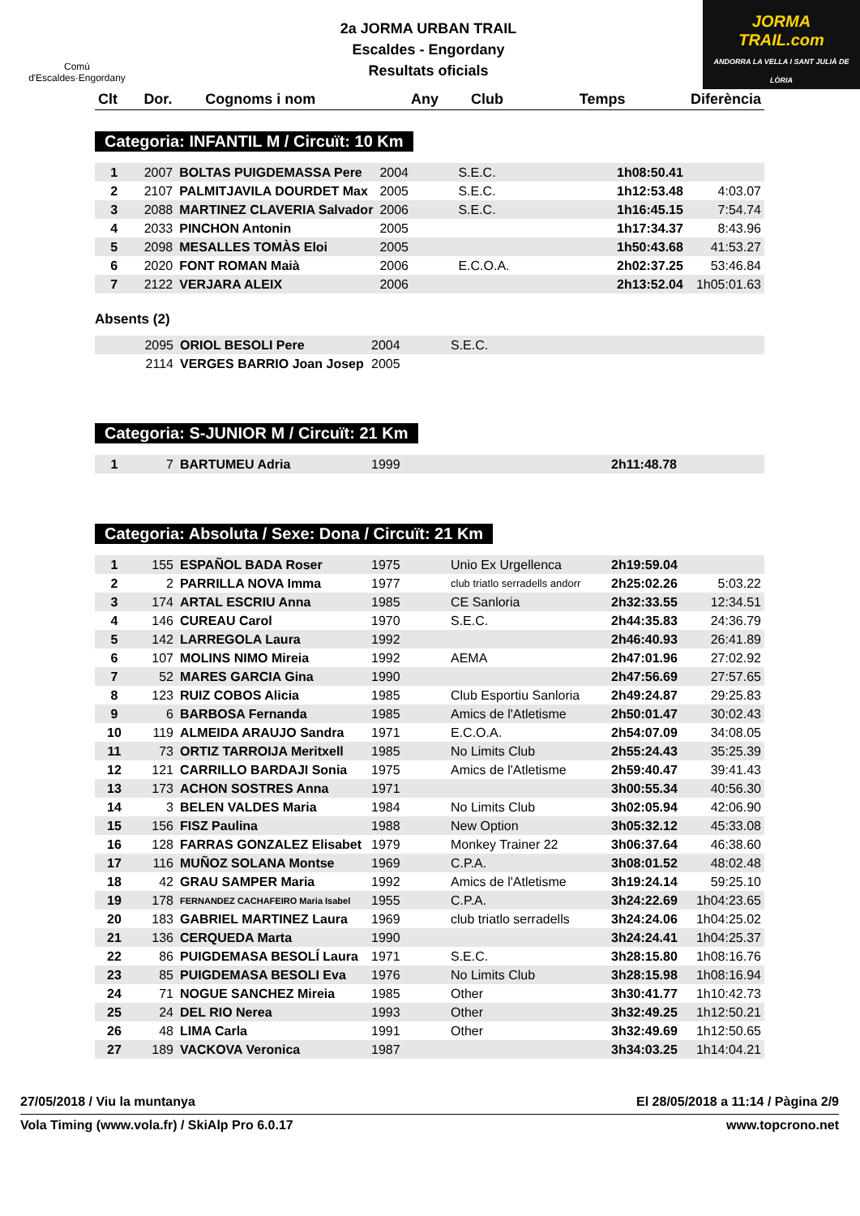Comú
d'Escaldes·Engordany
2a JORMA URBAN TRAIL
Escaldes - Engordany
Resultats oficials
JORMA
TRAIL.com
ANDORRA LA VELLA I SANT JULIÀ DE LÒRIA
| Clt | Dor. | Cognoms i nom | Any | Club | Temps | Diferència |
| --- | --- | --- | --- | --- | --- | --- |
Categoria: INFANTIL M / Circuït: 10 Km
| 1 | 2007 | BOLTAS PUIGDEMASSA Pere | 2004 | S.E.C. | 1h08:50.41 | |
| 2 | 2107 | PALMITJAVILA DOURDET Max | 2005 | S.E.C. | 1h12:53.48 | 4:03.07 |
| 3 | 2088 | MARTINEZ CLAVERIA Salvador | 2006 | S.E.C. | 1h16:45.15 | 7:54.74 |
| 4 | 2033 | PINCHON Antonin | 2005 | | 1h17:34.37 | 8:43.96 |
| 5 | 2098 | MESALLES TOMÀS Eloi | 2005 | | 1h50:43.68 | 41:53.27 |
| 6 | 2020 | FONT ROMAN Maià | 2006 | E.C.O.A. | 2h02:37.25 | 53:46.84 |
| 7 | 2122 | VERJARA ALEIX | 2006 | | 2h13:52.04 | 1h05:01.63 |
Absents (2)
| | 2095 | ORIOL BESOLI Pere | 2004 | S.E.C. | | |
| | 2114 | VERGES BARRIO Joan Josep | 2005 | | | |
Categoria: S-JUNIOR M / Circuït: 21 Km
| 1 | 7 | BARTUMEU Adria | 1999 | | 2h11:48.78 | |
Categoria: Absoluta / Sexe: Dona / Circuït: 21 Km
| 1 | 155 | ESPAÑOL BADA Roser | 1975 | Unio Ex Urgellenca | 2h19:59.04 | |
| 2 | 2 | PARRILLA NOVA Imma | 1977 | club triatlo serradells andorr | 2h25:02.26 | 5:03.22 |
| 3 | 174 | ARTAL ESCRIU Anna | 1985 | CE Sanloria | 2h32:33.55 | 12:34.51 |
| 4 | 146 | CUREAU Carol | 1970 | S.E.C. | 2h44:35.83 | 24:36.79 |
| 5 | 142 | LARREGOLA Laura | 1992 | | 2h46:40.93 | 26:41.89 |
| 6 | 107 | MOLINS NIMO Mireia | 1992 | AEMA | 2h47:01.96 | 27:02.92 |
| 7 | 52 | MARES GARCIA Gina | 1990 | | 2h47:56.69 | 27:57.65 |
| 8 | 123 | RUIZ COBOS Alicia | 1985 | Club Esportiu Sanloria | 2h49:24.87 | 29:25.83 |
| 9 | 6 | BARBOSA Fernanda | 1985 | Amics de l'Atletisme | 2h50:01.47 | 30:02.43 |
| 10 | 119 | ALMEIDA ARAUJO Sandra | 1971 | E.C.O.A. | 2h54:07.09 | 34:08.05 |
| 11 | 73 | ORTIZ TARROIJA Meritxell | 1985 | No Limits Club | 2h55:24.43 | 35:25.39 |
| 12 | 121 | CARRILLO BARDAJI Sonia | 1975 | Amics de l'Atletisme | 2h59:40.47 | 39:41.43 |
| 13 | 173 | ACHON SOSTRES Anna | 1971 | | 3h00:55.34 | 40:56.30 |
| 14 | 3 | BELEN VALDES Maria | 1984 | No Limits Club | 3h02:05.94 | 42:06.90 |
| 15 | 156 | FISZ Paulina | 1988 | New Option | 3h05:32.12 | 45:33.08 |
| 16 | 128 | FARRAS GONZALEZ Elisabet | 1979 | Monkey Trainer 22 | 3h06:37.64 | 46:38.60 |
| 17 | 116 | MUÑOZ SOLANA Montse | 1969 | C.P.A. | 3h08:01.52 | 48:02.48 |
| 18 | 42 | GRAU SAMPER Maria | 1992 | Amics de l'Atletisme | 3h19:24.14 | 59:25.10 |
| 19 | 178 | FERNANDEZ CACHAFEIRO Maria Isabel | 1955 | C.P.A. | 3h24:22.69 | 1h04:23.65 |
| 20 | 183 | GABRIEL MARTINEZ Laura | 1969 | club triatlo serradells | 3h24:24.06 | 1h04:25.02 |
| 21 | 136 | CERQUEDA Marta | 1990 | | 3h24:24.41 | 1h04:25.37 |
| 22 | 86 | PUIGDEMASA BESOLÍ Laura | 1971 | S.E.C. | 3h28:15.80 | 1h08:16.76 |
| 23 | 85 | PUIGDEMASA BESOLI Eva | 1976 | No Limits Club | 3h28:15.98 | 1h08:16.94 |
| 24 | 71 | NOGUE SANCHEZ Mireia | 1985 | Other | 3h30:41.77 | 1h10:42.73 |
| 25 | 24 | DEL RIO Nerea | 1993 | Other | 3h32:49.25 | 1h12:50.21 |
| 26 | 48 | LIMA Carla | 1991 | Other | 3h32:49.69 | 1h12:50.65 |
| 27 | 189 | VACKOVA Veronica | 1987 | | 3h34:03.25 | 1h14:04.21 |
27/05/2018 / Viu la muntanya El 28/05/2018 a 11:14 / Pàgina 2/9
Vola Timing (www.vola.fr) / SkiAlp Pro 6.0.17 www.topcrono.net